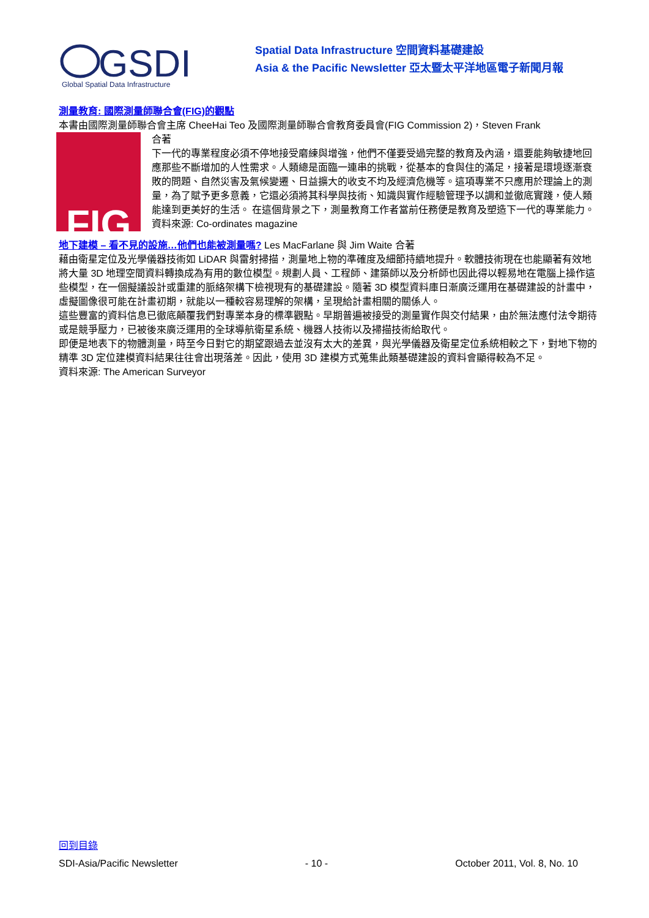GSDI
Global Spatial Data Infrastructure
Spatial Data Infrastructure 空間資料基礎建設
Asia & the Pacific Newsletter 亞太暨太平洋地區電子新聞月報
測量教育: 國際測量師聯合會(FIG)的觀點
本書由國際測量師聯合會主席 CheeHai Teo 及國際測量師聯合會教育委員會(FIG Commission 2)，Steven Frank
FIG
合著
下一代的專業程度必須不停地接受磨練與增強，他們不僅要受過完整的教育及內涵，還要能夠敏捷地回應那些不斷增加的人性需求。人類總是面臨一連串的挑戰，從基本的食與住的滿足，接著是環境逐漸衰敗的問題、自然災害及氣候變遷、日益擴大的收支不均及經濟危機等。這項專業不只應用於理論上的測量，為了賦予更多意義，它還必須將其科學與技術、知識與實作經驗管理予以調和並徹底實踐，使人類能達到更美好的生活。 在這個背景之下，測量教育工作者當前任務便是教育及塑造下一代的專業能力。
資料來源: Co-ordinates magazine
地下建模 – 看不見的設施…他們也能被測量嗎? Les MacFarlane 與 Jim Waite 合著
藉由衛星定位及光學儀器技術如 LiDAR 與雷射掃描，測量地上物的準確度及細節持續地提升。軟體技術現在也能顯著有效地將大量 3D 地理空間資料轉換成為有用的數位模型。規劃人員、工程師、建築師以及分析師也因此得以輕易地在電腦上操作這些模型，在一個擬議設計或重建的脈絡架構下檢視現有的基礎建設。隨著 3D 模型資料庫日漸廣泛運用在基礎建設的計畫中，虛擬圖像很可能在計畫初期，就能以一種較容易理解的架構，呈現給計畫相關的關係人。
這些豐富的資料信息已徹底顛覆我們對專業本身的標準觀點。早期普遍被接受的測量實作與交付結果，由於無法應付法令期待或是競爭壓力，已被後來廣泛運用的全球導航衛星系統、機器人技術以及掃描技術給取代。
即便是地表下的物體測量，時至今日對它的期望跟過去並沒有太大的差異，與光學儀器及衛星定位系統相較之下，對地下物的精準 3D 定位建模資料結果往往會出現落差。因此，使用 3D 建模方式蒐集此類基礎建設的資料會顯得較為不足。
資料來源: The American Surveyor
回到目錄
SDI-Asia/Pacific Newsletter - 10 - October 2011, Vol. 8, No. 10